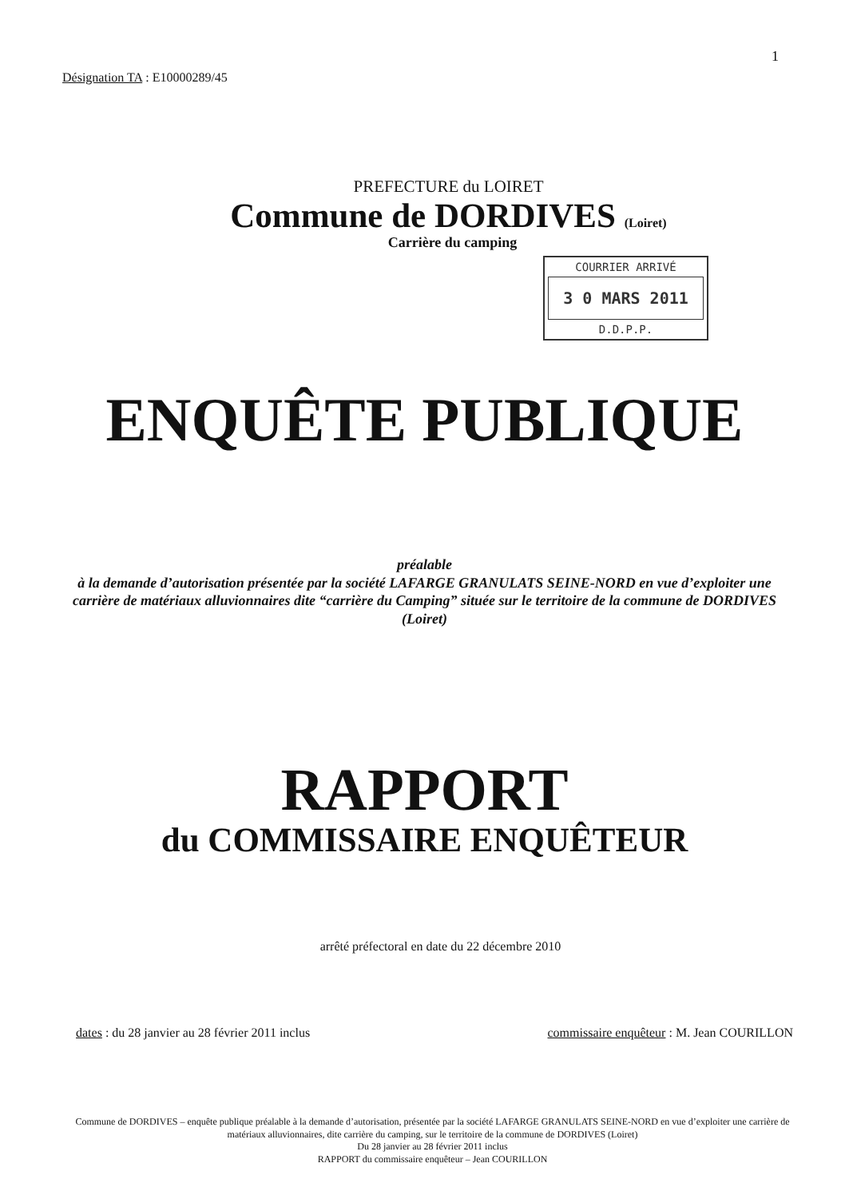1
Désignation TA : E10000289/45
PREFECTURE du LOIRET
Commune de DORDIVES (Loiret)
Carrière du camping
COURRIER ARRIVÉ
3 0 MARS 2011
D.D.P.P.
ENQUÊTE PUBLIQUE
préalable
à la demande d’autorisation présentée par la société LAFARGE GRANULATS SEINE-NORD en vue d’exploiter une carrière de matériaux alluvionnaires dite “carrière du Camping” située sur le territoire de la commune de DORDIVES (Loiret)
RAPPORT
du COMMISSAIRE ENQUÊTEUR
arrêté préfectoral en date du 22 décembre 2010
dates : du 28 janvier au 28 février 2011 inclus commissaire enquêteur : M. Jean COURILLON
Commune de DORDIVES – enquête publique préalable à la demande d’autorisation, présentée par la société LAFARGE GRANULATS SEINE-NORD en vue d’exploiter une carrière de matériaux alluvionnaires, dite carrière du camping, sur le territoire de la commune de DORDIVES (Loiret)
Du 28 janvier au 28 février 2011 inclus
RAPPORT du commissaire enquêteur – Jean COURILLON